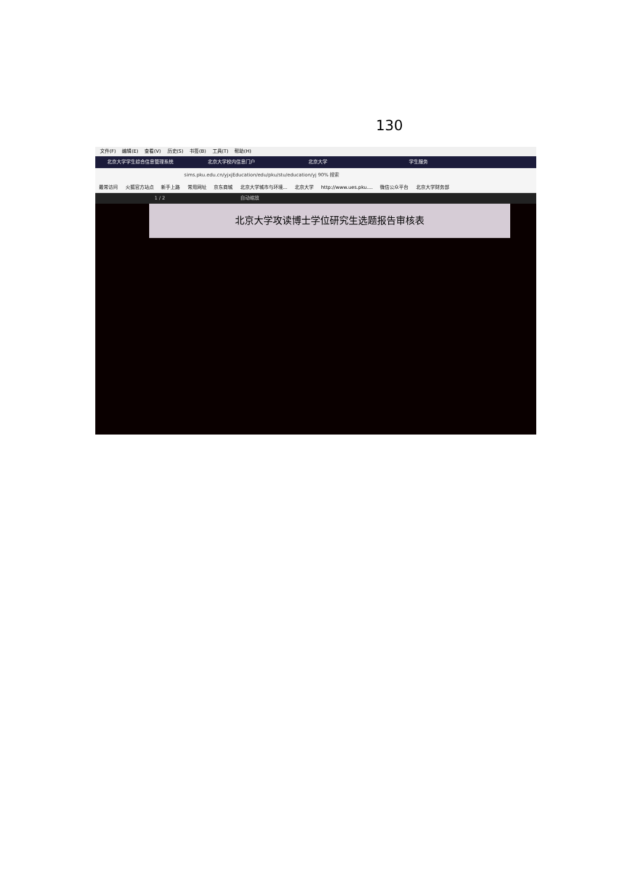130
文件(F) 编辑(E) 查看(V) 历史(S) 书签(B) 工具(T) 帮助(H)
北京大学学生综合信息管理系统 北京大学校内信息门户 北京大学 学生服务
sims.pku.edu.cn/yjxjEducation/edu/pku/stu/education/yj 90% 搜索
最常访问 火狐官方站点 新手上路 常用网址 京东商城 北京大学城市与环境... 北京大学 http://www.ues.pku.... 微信公众平台 北京大学财务部
1 / 2 自动缩放
北京大学攻读博士学位研究生选题报告审核表